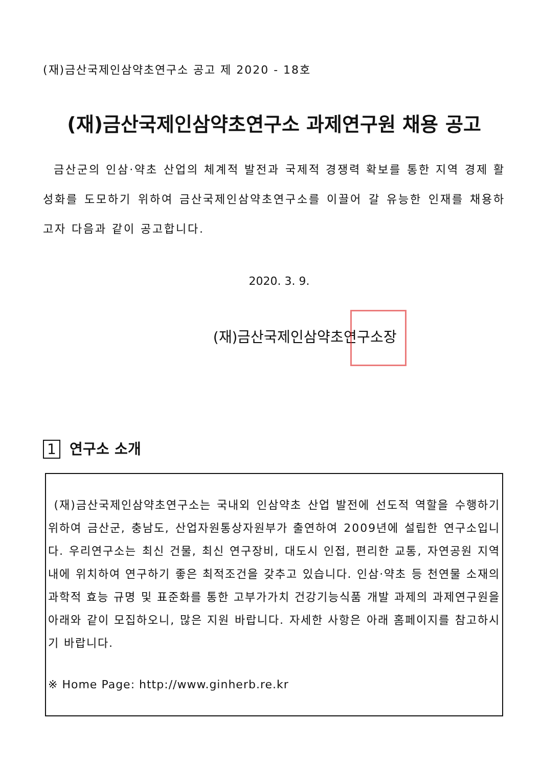(재)금산국제인삼약초연구소 공고 제 2020 - 18호
(재)금산국제인삼약초연구소 과제연구원 채용 공고
금산군의 인삼·약초 산업의 체계적 발전과 국제적 경쟁력 확보를 통한 지역 경제 활성화를 도모하기 위하여 금산국제인삼약초연구소를 이끌어 갈 유능한 인재를 채용하고자 다음과 같이 공고합니다.
2020. 3. 9.
(재)금산국제인삼약초연구소장
1 연구소 소개
(재)금산국제인삼약초연구소는 국내외 인삼약초 산업 발전에 선도적 역할을 수행하기 위하여 금산군, 충남도, 산업자원통상자원부가 출연하여 2009년에 설립한 연구소입니다. 우리연구소는 최신 건물, 최신 연구장비, 대도시 인접, 편리한 교통, 자연공원 지역 내에 위치하여 연구하기 좋은 최적조건을 갖추고 있습니다. 인삼·약초 등 천연물 소재의 과학적 효능 규명 및 표준화를 통한 고부가가치 건강기능식품 개발 과제의 과제연구원을 아래와 같이 모집하오니, 많은 지원 바랍니다. 자세한 사항은 아래 홈페이지를 참고하시기 바랍니다.
※ Home Page: http://www.ginherb.re.kr